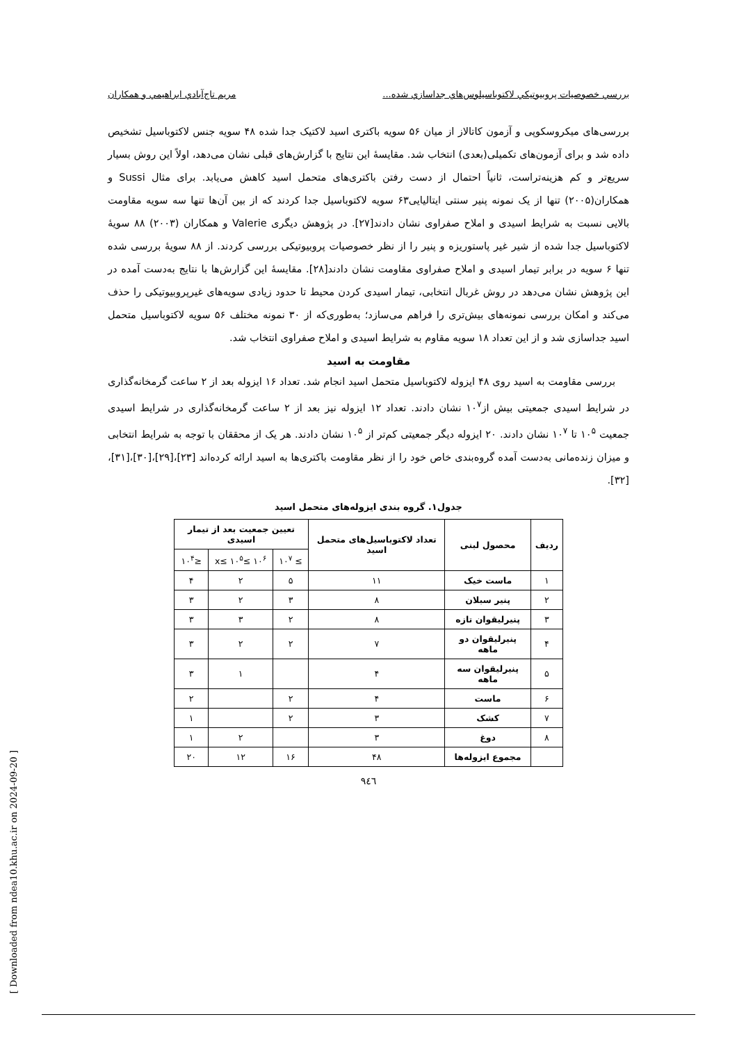بررسي خصوصيات پروبيوتيكي لاكتوباسيلوس‌هاي جداسازي شده... مريم تاج‌آبادي ابراهيمي و همكاران
بررسی‌های میکروسکوپی و آزمون کاتالاز از میان ۵۶ سویه باکتری اسید لاکتیک جدا شده ۴۸ سویه جنس لاکتوباسیل تشخیص داده شد و برای آزمون‌های تکمیلی(بعدی) انتخاب شد. مقایسهٔ این نتایج با گزارش‌های قبلی نشان می‌دهد، اولاً این روش بسیار سریع‌تر و کم هزینه‌تراست، ثانیاً احتمال از دست رفتن باکتری‌های متحمل اسید کاهش می‌یابد. برای مثال Sussi و همکاران(۲۰۰۵) تنها از یک نمونه پنیر سنتی ایتالیایی۶۳ سویه لاکتوباسیل جدا کردند که از بین آن‌ها تنها سه سویه مقاومت بالایی نسبت به شرایط اسیدی و املاح صفراوی نشان دادند[۲۷]. در پژوهش دیگری Valerie و همکاران (۲۰۰۳) ۸۸ سویهٔ لاکتوباسیل جدا شده از شیر غیر پاستوریزه و پنیر را از نظر خصوصیات پروبیوتیکی بررسی کردند. از ۸۸ سویهٔ بررسی شده تنها ۶ سویه در برابر تیمار اسیدی و املاح صفراوی مقاومت نشان دادند[۲۸]. مقایسهٔ این گزارش‌ها با نتایج به‌دست آمده در این پژوهش نشان می‌دهد در روش غربال انتخابی، تیمار اسیدی کردن محیط تا حدود زیادی سویه‌های غیرپروبیوتیکی را حذف می‌کند و امکان بررسی نمونه‌های بیش‌تری را فراهم می‌سازد؛ به‌طوری‌که از ۳۰ نمونه مختلف ۵۶ سویه لاکتوباسیل متحمل اسید جداسازی شد و از این تعداد ۱۸ سویه مقاوم به شرایط اسیدی و املاح صفراوی انتخاب شد.
مقاومت به اسید
بررسی مقاومت به اسید روی ۴۸ ایزوله لاکتوباسیل متحمل اسید انجام شد. تعداد ۱۶ ایزوله بعد از ۲ ساعت گرمخانه‌گذاری در شرایط اسیدی جمعیتی بیش از۱۰<sup>۷</sup> نشان دادند. تعداد ۱۲ ایزوله نیز بعد از ۲ ساعت گرمخانه‌گذاری در شرایط اسیدی جمعیت ۱۰<sup>۵</sup> تا ۱۰<sup>۷</sup> نشان دادند. ۲۰ ایزوله دیگر جمعیتی کم‌تر از ۱۰<sup>۵</sup> نشان دادند. هر یک از محققان با توجه به شرایط انتخابی و میزان زنده‌مانی به‌دست آمده گروه‌بندی خاص خود را از نظر مقاومت باکتری‌ها به اسید ارائه کرده‌اند [۲۳]،[۲۹]،[۳۰]،[۳۱]،[۳۲].
جدول۱. گروه بندی ایزوله‌های متحمل اسید
| ردیف | محصول لبنی | تعداد لاکتوباسیل‌های متحمل اسید | تعیین جمعیت بعد از تیمار اسیدی | | |
| --- | --- | --- | --- | --- | --- |
| | | | ≥ ۱۰<sup>۷</sup> | ۱۰<sup>۶</sup> ≥x≤ ۱۰<sup>۵</sup> | ≤۱۰<sup>۴</sup> |
| ۱ | ماست خیک | ۱۱ | ۵ | ۲ | ۴ |
| ۲ | پنیر سبلان | ۸ | ۳ | ۲ | ۳ |
| ۳ | پنیرلیقوان تازه | ۸ | ۲ | ۳ | ۳ |
| ۴ | پنیرلیقوان دو ماهه | ۷ | ۲ | ۲ | ۳ |
| ۵ | پنیرلیقوان سه ماهه | ۴ | | ۱ | ۳ |
| ۶ | ماست | ۴ | ۲ | | ۲ |
| ۷ | کشک | ۳ | ۲ | | ۱ |
| ۸ | دوغ | ۳ | | ۲ | ۱ |
| | مجموع ایزوله‌ها | ۴۸ | ۱۶ | ۱۲ | ۲۰ |
٩٤٦
[ Downloaded from ndea10.khu.ac.ir on 2024-09-20 ]